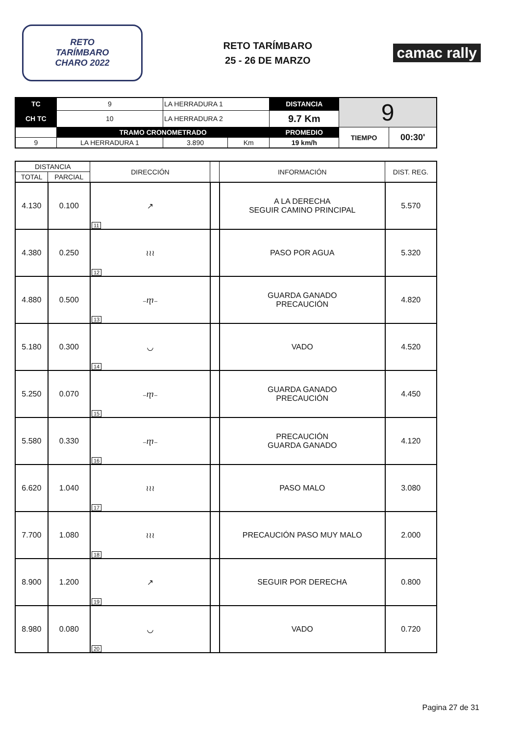RETO
TARÍMBARO
CHARO 2022
RETO TARÍMBARO
25 - 26 DE MARZO
camac rally
| TC | 9 | LA HERRADURA 1 | | | DISTANCIA | 9 | |
| CH TC | 10 | LA HERRADURA 2 | | | 9.7 Km | | |
| | TRAMO CRONOMETRADO | | | | PROMEDIO | TIEMPO | 00:30' |
| 9 | LA HERRADURA 1 | | 3.890 | Km | 19 km/h | | |
| DISTANCIA | | DIRECCIÓN | | INFORMACIÓN | DIST. REG. |
| --- | --- | --- | --- | --- | --- |
| TOTAL | PARCIAL | | | | |
| 4.130 | 0.100 | ↗ 11 | | A LA DERECHA SEGUIR CAMINO PRINCIPAL | 5.570 |
| 4.380 | 0.250 | ≀≀≀ 12 | | PASO POR AGUA | 5.320 |
| 4.880 | 0.500 | ₋ⴅ₋ 13 | | GUARDA GANADO PRECAUCIÓN | 4.820 |
| 5.180 | 0.300 | ◡ 14 | | VADO | 4.520 |
| 5.250 | 0.070 | ₋ⴅ₋ 15 | | GUARDA GANADO PRECAUCIÓN | 4.450 |
| 5.580 | 0.330 | ₋ⴅ₋ 16 | | PRECAUCIÓN GUARDA GANADO | 4.120 |
| 6.620 | 1.040 | ≀≀≀ 17 | | PASO MALO | 3.080 |
| 7.700 | 1.080 | ≀≀≀ 18 | | PRECAUCIÓN PASO MUY MALO | 2.000 |
| 8.900 | 1.200 | ↗ 19 | | SEGUIR POR DERECHA | 0.800 |
| 8.980 | 0.080 | ◡ 20 | | VADO | 0.720 |
Pagina 27 de 31